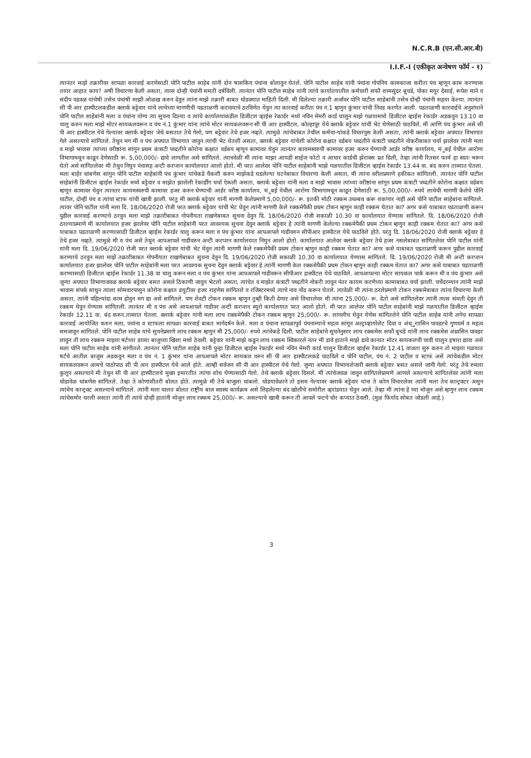N.C.R.B (एन.सी.आर.बी)
I.I.F.-I (एकीकृत अन्वेषण फॉर्म - १)
त्यानंतर माझे तक्रारीवर सापळा कारवाई करणेसाठी पोनि पाटील साहेब यांनी दोन षासकिय पंचांना बोलावुन घेतले. पोनि पाटील साहेब यांनी पंचांना गोपनिय कामकाजा करीता पंच म्हणून काम करण्यास तयार आहात काय? अषी विचारणा केली असता, त्यास दोन्ही पंचांनी समती दर्षविली. त्यानंतर पोनि पाटील साहेब यांनी त्यांचे कार्यातयातील कर्मचारी सफौ शामसुंदर बुचडे, पोका मयुर देसाई, रूपेश माने व संदीप पडवळ यांचेषी तसेच पंचांषी माझी ओळख करुन देवुन त्यांना माझे तक्रारी बाबत थोडक्यात माहिती दिली. मी दिलेल्या तक्रारी अर्जावर पोनि पाटील साहेबांनी तसेच दोन्ही पंचांनी सहया केल्या. त्यानंतर सी पी आर हास्पीटलकडील क्लार्क बट्टेवार यांचे लाचेच्या मागणीची पडताळणी करावयाचे ठरविणेत येवुन त्या कारवाई करीता पंच नं.1 म्हणुन कुंभार यांची निवड करणेत आली. पडताळणी कारवाईचे अनुशंघाने पोनि पाटील साहेबांनी मला व पंचांना योग्य त्या सुचना दिल्या व त्यांचे कार्यालयाकडील डिजीटल व्हाईस रेकार्डर मध्ये नविन मेमरी कार्ड घालुन माझे गळयामध्ये डिजीटल व्हाईस रेकार्डर अडकवुन 13.10 वा चालु करुन मला माझे मोटर सायकलवरून व पंच नं.1 कुंभार यांना त्यांचे मोटर सायकलवरून सी पी आर हास्पीटल, कोल्हापूर येथे क्लार्क बट्टेवार यांची भेट घेणेसाठी पाठविले. मी आणि पंच कुंभार असे सी पी आर हास्पीटल येथे गेल्यावर क्लार्क बट्टेवार जेथे बसतात तेथे गेलो, पण बट्टेवार तेथे हजर नव्हते. त्यामुळे त्यांचेबाबत तेथील कर्मचा-यांकडे विचारपुस केली असता, त्यांनी क्लार्क बट्टेवार अपघात विभागात गेले असल्याचे सांगितले. तेथुन मग मी व पंच अपघात विभागात जावुन त्यांची भेट घेतली असता, क्लार्क बट्टेवार यांचेशी कोरोना कक्षात वर्डबय पध्दतीने कंत्राटी पध्दतीने नोकरीबाबत चर्चा झालेवर त्यांनी मला व माझे भावास त्यांच्या वरीष्ठांना सांगून प्रथम कंत्राटी पध्दतीने कोरोना कक्षात वर्डबय म्हणून कामावर घेवुन त्यानंतर कायमस्वरुपी कामावर हजर करुन घेण्याची आर्डर वरीष्ठ कार्यालय, मंुबई येथील आरोग्य विभागामधून काढून देणेसाठी रू. 5,00,000/- द्यावे लागतील असे सांगितले. त्याचवेळी मी त्यांना माझा आयडी साईज फोटो व आधार कार्डची झेराक्स प्रत दिली, तेव्हा त्यांनी रितसर फार्म हा स्वतः भरून घेतो असे सांगितलेवर मी तेथुन निघुन पंचासह अन्टी करप्शन कार्यालयात आलो होतो. मी परत आलेवर पोनि पाटील साहेबांनी माझे गळयातील डिजीटल व्हाईस रेकार्डर 13.44 वा. बंद करुन ताब्यात घेतला. मला बाहेर थांबणेस सांगुन पोनि पाटील साहेबांनी पंच कुंभार यांचेकडे चैकशी करुन माझेकडे घडलेल्या घटनेबाबत विचारणा केली असता, मी त्यांना वरीलप्रमाणे हकीकत सांगितली. त्यानंतर पोनि पाटील साहेबांनी डिजीटल व्हाईस रेकार्डर मध्ये बट्टेवार व माझेत झालेली रेकार्डींग चर्चा ऐकली असता, क्लार्क बट्टेवार यांनी मला व माझे भावास त्यांच्या वरीष्ठांना सांगून प्रथम कंत्राटी पध्दतीने कोरोना कक्षात वर्डबय म्हणून कामावर घेवुन त्यानतर कायमस्वरुपी कामावर हजर करुन घेण्याची आर्डर वरीष्ठ कार्यालय, मंुबई येथील आरोग्य विभागामधून काढून देणेसाठी रू. 5,00,000/- रुपये लाचेची मागणी केलेचे पोनि पाटील, दोन्ही पंच व त्यांचा स्टाफ यांची खात्री झाली. परंतु मी क्लार्क बट्टेवार यांनी मागणी केलेप्रमाणे 5,00,000/- रू. इतकी मोठी रक्कम उपल्बध करू शकणार नाही असे पोनि पाटील साहेबांना सांगितले. त्यावर पोनि पाटील यांनी मला दि. 18/06/2020 रोजी परत क्लार्क बट्टेवार यांची भेट घेवुन त्यांनी मागणी केले रक्कमेपैकी प्रथम टोकन म्हणुन काही रक्कम घेतात का? अगर कसे याबाबत पडताळणी करून पुढील कारवाई करण्याचे ठरवुन मला माझे तक्रारीबाबत गोपनीयता राखणेबाबत सुचना देवुन दि. 18/06/2020 रोजी सकाळी 10.30 वा कार्यालयात येण्यास सांगितले. दि. 18/06/2020 रोजी ठरल्याप्रमाणे मी कार्यालयात हजर झालेवर पोनि पाटील साहेबांनी परत आवश्यक सुचना देवुन क्लार्क बट्टेवार हे त्यांनी मागणी केलेल्या रक्कमेपैकी प्रथम टोकन म्हणुन काही रक्कम घेतात का? अगर कसे याबाबत पडताळणी करण्यासाठी डिजीटल व्हाईस रेकार्डर चालु करून मला व पंच कुंभार यांना आपआपले गाडीवरुन सीपीआर हास्पीटल येथे पाठविले होते. परंतु दि. 18/06/2020 रोजी क्लार्क बट्टेवार हे तेथे हजर नव्हते. त्यामुळे मी व पंच असे तेथुन आपआपले गाडीवरुन अन्टी करप्शन कार्यालयात निघुन आलो होतो. कार्यालयात आलेवर क्लार्क बट्टेवार तेथे हजर नसलेबाबत सांगितलेवर पोनि पाटील यांनी यांनी मला दि. 19/06/2020 रोजी परत क्लार्क बट्टेवार यांची भेट घेवुन त्यांनी मागणी केले रक्कमेपैकी प्रथम टोकन म्हणुन काही रक्कम घेतात का? अगर कसे याबाबत पडताळणी करून पुढील कारवाई करण्याचे ठरवुन मला माझे तक्रारीबाबत गोपनीयता राखणेबाबत सुचना देवुन दि. 19/06/2020 रोजी सकाळी 10.30 वा कार्यालयात येण्यास सांगितले. दि. 19/06/2020 रोजी मी अन्टी करप्शन कार्यालयात हजर झालेवर पोनि पाटील साहेबांनी मला परत आवश्यक सुचना देवुन क्लार्क बट्टेवार हे त्यांनी मागणी केल रक्कमेपैकी प्रथम टोकन म्हणुन काही रक्कम घेतात का? अगर कसे याबाबत पडताळणी करण्यासाठी डिजीटल व्हाईस रेकार्डर 11.38 वा चालु करून मला व पंच कुंभार यांना आपआपले गाडीवरून सीपीआर हास्पीटल येथे पाठविले. आपआपल्या मोटर सायकल पार्क करून मी व पंच कुंभार असे जुन्या अपघात विभागाजवळ क्लार्क बट्टेवार बसत असले ठिकाणी जावुन भेटलो असता, त्यांचेत व माझेत कंत्राटी पध्दतीने नोकरी लावुन नंतर कायम करणेच्या कामाबाबत चर्चा झाली. चर्चेदरम्यान त्यांनी माझे भावास संपर्क साधुन त्याला सोमवारपासुन कोरोना कक्षात डयुटीवर हजर राहणेस सांगितले व रजिस्टरमध्ये त्याचे नाव नोंद करून घेतले. त्यावेळी मी त्यांना ठरलेप्रमाणे टोकन रक्कमेबाबत त्यांना विचारणा केली असता, त्यांनी पहिल्यांदा काम होवुन मग द्या असे सांगितले. पण शेवटी टोकन रक्कम म्हणुन तुम्ही किती देणार असे विचारलेवर मी त्यांना 25,000/- रू. देतो असे सांगितलेवर त्यांनी त्यास संमती देवुन ती रक्कम घेवुन येण्यास सांगितली. त्यानंतर मी व पंच असे आपआपले गाडीवर अन्टी करप्शन ब्युरो कार्यालयात परत आलो होतो. मी परत आलेवर पोनि पाटील साहेबांनी माझे गळयातील डिजीटल व्हाईस रेकार्डर 12.11 वा. बंद करुन.ताब्यात घेतला. क्लार्क बट्टेवार यांनी मला लाच रक्कमेपैकी टोकन रक्कम म्हणुन 25,000/- रू. लागलीच घेवुन येणेस सांगितलेने पोनि पाटील साहेब यांनी लगेच सापळा कारवाई आयोजित करुन मला, पचांना व स्टाफला सापळा कारवाई बाबत मार्गदर्षन केले. मला व पंचाना सापळापुर्व पंचनाम्याचे महत्व सांगून अल्ट्राव्हायोलेट दिवा व अंथ्ुराासिन पावडरचे गुणधर्म व महत्व समजावून सांगितले. पोनि पाटील साहेब यांचे सुचनेप्रमाणे लाच रक्कम म्हणुन मी 25,000/- रुपये त्यांचेकडे दिली. पाटील साहेबांचे सुचनेनुसार लाच रक्कमेस सफौ बुचडे यांनी लाच रक्कमेस अंथ्रासिन पावडर लावुन ती लाच रक्कम माझ्या षर्टच्या डाव्या बाजुच्या खिशा मध्ये ठेवली. बट्टेवार यांनी माझे कडुन लाच रक्कम स्विकारले नंतर मी डावे हाताने माझे डावे कानात मोटर सायकलची चावी घालुन इषारा द्यावा असे मला पोनि पाटील साहेब यांनी सांगीतले. त्यानंतर पोनि पाटील साहेब यांनी पुन्हा डिजीटल व्हाईस रेकार्डर मध्ये नविन मेमरी कार्ड घालुन डिजीटल व्हाईस रेकार्डर 12.41 वाजता सुरु करुन तो माझ्या गळयात षर्टचे आतील बाजुस अडकवुन मला व पंच नं. 1 कुंभार यांना आपआपले मोटर सायकल वरुन सी पी आर हास्पीटलकडे पाठविले व पोनि पाटील, पंच नं. 2 पाटील व स्टाफ असे त्यांचेकडील मोटर सायकलवरून आमचे पाठोपाठ सी पी आर हास्पीटल येथे आले होते. आम्ही सर्वजन सी पी आर हास्पीटल येथे गेलो. जुन्या अपघात विभागाशेजारी क्लार्क बट्टेवार बसत असले जागी गेलो. परंतु तेथे रुमला कुलूप असल्याने मी तेथुन सी पी आर हास्पीटलचे मुख्य इमारतीत त्यांचा शोध घेण्यासाठी गेलो. तेथे क्लार्क बट्टेवार दिसले. मी त्यांचेजवळ जावुन सांगितलेप्रामणे आणले असल्याचे सांगितलेवर त्यांनी मला थोडावेळ थांबणेस सांगितले. तेव्हा ते कोणाशीतरी बोलत होते. त्यामुळे मी तेथे बाजुला थांबलो. थोडयावेळाने तो इसम गेल्यावर क्लार्क बट्टेवार यांना ते कोण विचारलेवर त्यांनी मला तेच कान्ट्रक्टर असुन त्यांचेच कान्ट्रक्ट असल्याचे सांगितले. त्यांनी मला चालत बोलत राष्ट्रीय बाल स्वास्थ कार्यक्रम असे लिहलेल्या बंद खोलीचे समोरील व्हरांडयात घेवुन आले. तेव्हा मी त्यांना हे घ्या मोजुन असे म्हणुन लाच रक्कम त्यांचेसमोर धरली असता त्यांनी ती त्यांचे दोन्ही हातांनी मोजुन लाच रक्कम 25,000/- रू. असल्याचे खात्री करून ती आपले पन्टचे चोर कप्यात ठेवली. (मुळ फिर्याद सोबत जोडली आहे.)
3